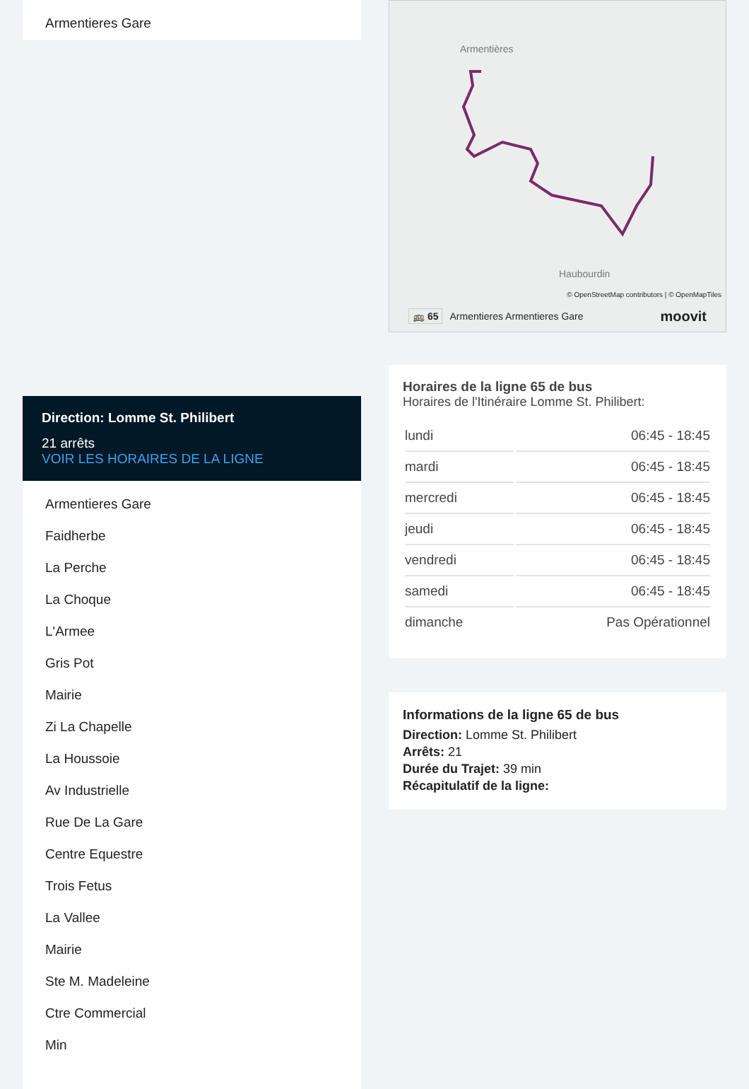Armentieres Gare
Direction: Lomme St. Philibert
21 arrêts
VOIR LES HORAIRES DE LA LIGNE
Armentieres Gare
Faidherbe
La Perche
La Choque
L'Armee
Gris Pot
Mairie
Zi La Chapelle
La Houssoie
Av Industrielle
Rue De La Gare
Centre Equestre
Trois Fetus
La Vallee
Mairie
Ste M. Madeleine
Ctre Commercial
Min
Armentières
Haubourdin
© OpenStreetMap contributors | © OpenMapTiles
🚌 65 Armentieres Armentieres Gare moovit
Horaires de la ligne 65 de bus
Horaires de l'Itinéraire Lomme St. Philibert:
| lundi | 06:45 - 18:45 |
| mardi | 06:45 - 18:45 |
| mercredi | 06:45 - 18:45 |
| jeudi | 06:45 - 18:45 |
| vendredi | 06:45 - 18:45 |
| samedi | 06:45 - 18:45 |
| dimanche | Pas Opérationnel |
Informations de la ligne 65 de bus
Direction: Lomme St. Philibert
Arrêts: 21
Durée du Trajet: 39 min
Récapitulatif de la ligne: